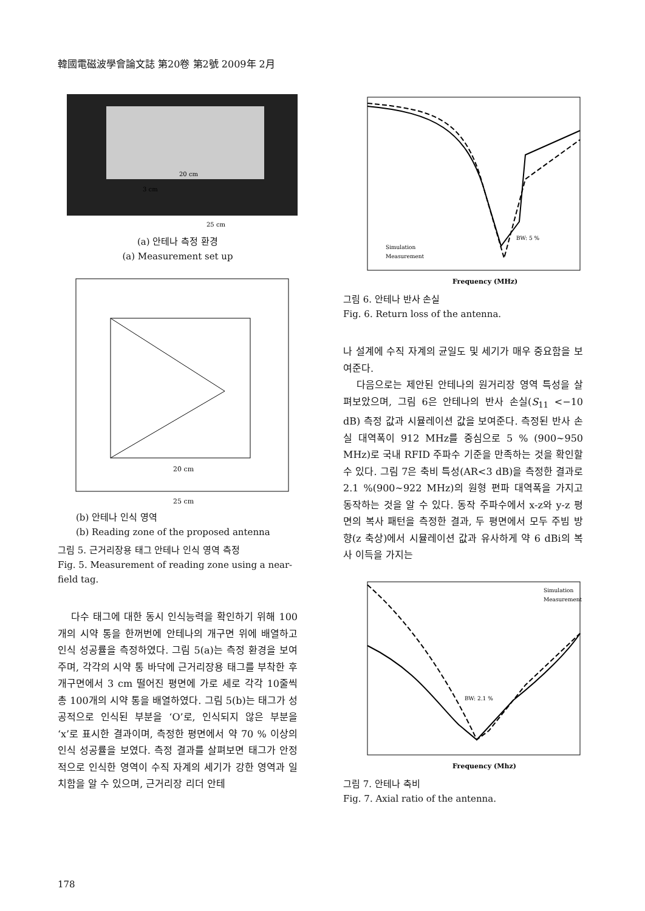韓國電磁波學會論文誌 第20卷 第2號 2009年 2月
25 cm
20 cm
3 cm
(a) 안테나 측정 환경
(a) Measurement set up
20 cm
25 cm
(b) 안테나 인식 영역
(b) Reading zone of the proposed antenna
그림 5. 근거리장용 태그 안테나 인식 영역 측정
Fig. 5. Measurement of reading zone using a near-field tag.
다수 태그에 대한 동시 인식능력을 확인하기 위해 100개의 시약 통을 한꺼번에 안테나의 개구면 위에 배열하고 인식 성공률을 측정하였다. 그림 5(a)는 측정 환경을 보여주며, 각각의 시약 통 바닥에 근거리장용 태그를 부착한 후 개구면에서 3 cm 떨어진 평면에 가로 세로 각각 10줄씩 총 100개의 시약 통을 배열하였다. 그림 5(b)는 태그가 성공적으로 인식된 부분을 ‘O’로, 인식되지 않은 부분을 ‘x’로 표시한 결과이며, 측정한 평면에서 약 70 % 이상의 인식 성공률을 보였다. 측정 결과를 살펴보면 태그가 안정적으로 인식한 영역이 수직 자계의 세기가 강한 영역과 일치함을 알 수 있으며, 근거리장 리더 안테
Frequency (MHz)
BW: 5 %
Simulation
Measurement
그림 6. 안테나 반사 손실
Fig. 6. Return loss of the antenna.
나 설계에 수직 자계의 균일도 및 세기가 매우 중요함을 보여준다.
다음으로는 제안된 안테나의 원거리장 영역 특성을 살펴보았으며, 그림 6은 안테나의 반사 손실(S<sub>11</sub> <−10 dB) 측정 값과 시뮬레이션 값을 보여준다. 측정된 반사 손실 대역폭이 912 MHz를 중심으로 5 % (900∼950 MHz)로 국내 RFID 주파수 기준을 만족하는 것을 확인할 수 있다. 그림 7은 축비 특성(AR<3 dB)을 측정한 결과로 2.1 %(900∼922 MHz)의 원형 편파 대역폭을 가지고 동작하는 것을 알 수 있다. 동작 주파수에서 x-z와 y-z 평면의 복사 패턴을 측정한 결과, 두 평면에서 모두 주빔 방향(z 축상)에서 시뮬레이션 값과 유사하게 약 6 dBi의 복사 이득을 가지는
Frequency (Mhz)
BW: 2.1 %
Simulation
Measurement
그림 7. 안테나 축비
Fig. 7. Axial ratio of the antenna.
178